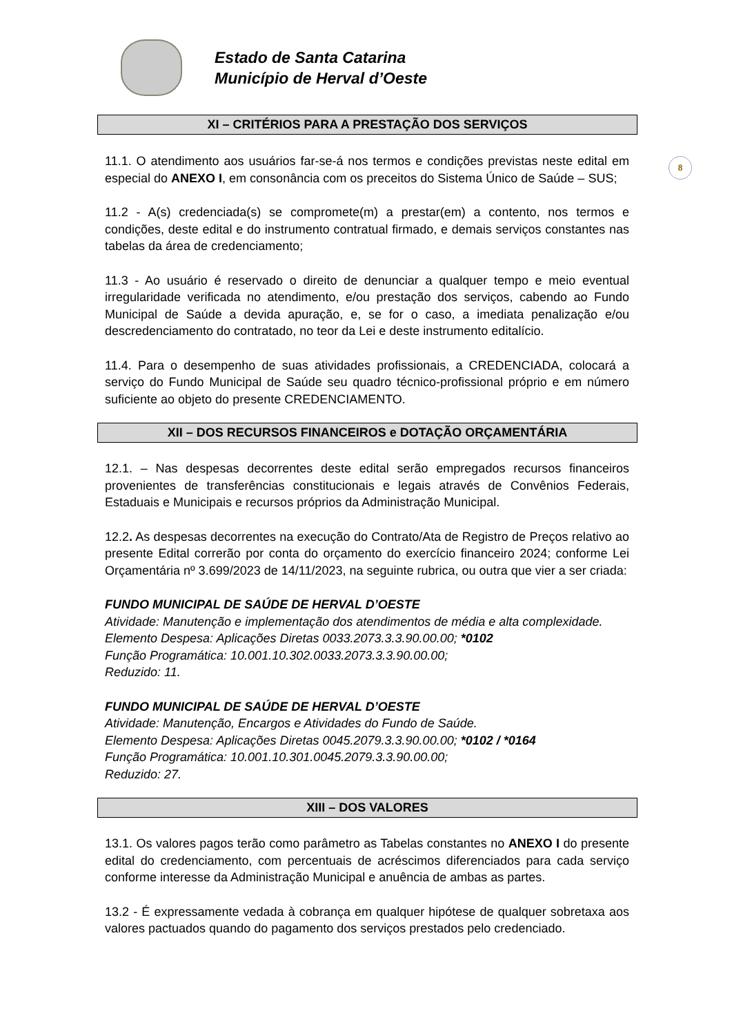Estado de Santa Catarina
Município de Herval d’Oeste
8
XI – CRITÉRIOS PARA A PRESTAÇÃO DOS SERVIÇOS
11.1. O atendimento aos usuários far-se-á nos termos e condições previstas neste edital em especial do ANEXO I, em consonância com os preceitos do Sistema Único de Saúde – SUS;
11.2 - A(s) credenciada(s) se compromete(m) a prestar(em) a contento, nos termos e condições, deste edital e do instrumento contratual firmado, e demais serviços constantes nas tabelas da área de credenciamento;
11.3 - Ao usuário é reservado o direito de denunciar a qualquer tempo e meio eventual irregularidade verificada no atendimento, e/ou prestação dos serviços, cabendo ao Fundo Municipal de Saúde a devida apuração, e, se for o caso, a imediata penalização e/ou descredenciamento do contratado, no teor da Lei e deste instrumento editalício.
11.4. Para o desempenho de suas atividades profissionais, a CREDENCIADA, colocará a serviço do Fundo Municipal de Saúde seu quadro técnico-profissional próprio e em número suficiente ao objeto do presente CREDENCIAMENTO.
XII – DOS RECURSOS FINANCEIROS e DOTAÇÃO ORÇAMENTÁRIA
12.1. – Nas despesas decorrentes deste edital serão empregados recursos financeiros provenientes de transferências constitucionais e legais através de Convênios Federais, Estaduais e Municipais e recursos próprios da Administração Municipal.
12.2. As despesas decorrentes na execução do Contrato/Ata de Registro de Preços relativo ao presente Edital correrão por conta do orçamento do exercício financeiro 2024; conforme Lei Orçamentária nº 3.699/2023 de 14/11/2023, na seguinte rubrica, ou outra que vier a ser criada:
FUNDO MUNICIPAL DE SAÚDE DE HERVAL D’OESTE
Atividade: Manutenção e implementação dos atendimentos de média e alta complexidade.
Elemento Despesa: Aplicações Diretas 0033.2073.3.3.90.00.00; *0102
Função Programática: 10.001.10.302.0033.2073.3.3.90.00.00;
Reduzido: 11.
FUNDO MUNICIPAL DE SAÚDE DE HERVAL D’OESTE
Atividade: Manutenção, Encargos e Atividades do Fundo de Saúde.
Elemento Despesa: Aplicações Diretas 0045.2079.3.3.90.00.00; *0102 / *0164
Função Programática: 10.001.10.301.0045.2079.3.3.90.00.00;
Reduzido: 27.
XIII – DOS VALORES
13.1. Os valores pagos terão como parâmetro as Tabelas constantes no ANEXO I do presente edital do credenciamento, com percentuais de acréscimos diferenciados para cada serviço conforme interesse da Administração Municipal e anuência de ambas as partes.
13.2 - É expressamente vedada à cobrança em qualquer hipótese de qualquer sobretaxa aos valores pactuados quando do pagamento dos serviços prestados pelo credenciado.